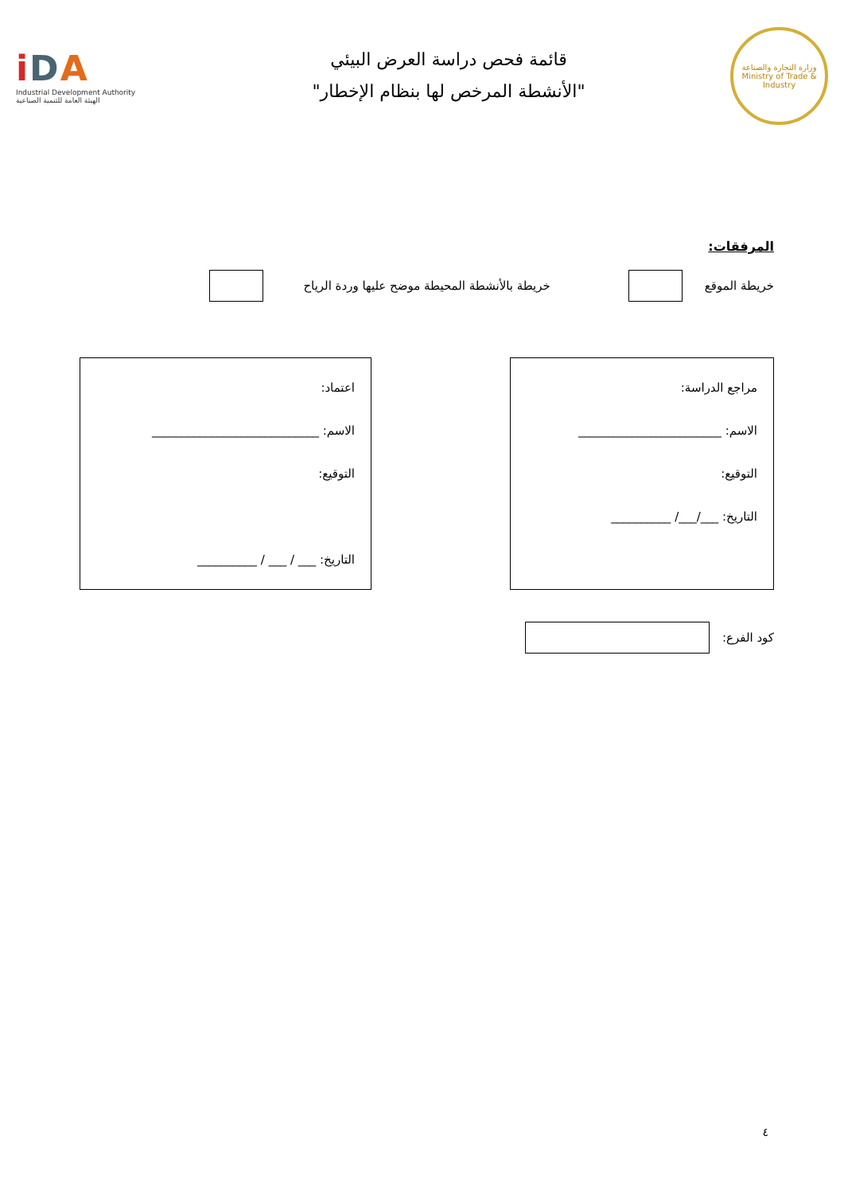وزارة التجارة والصناعة
Ministry of Trade & Industry
قائمة فحص دراسة العرض البيئي
"الأنشطة المرخص لها بنظام الإخطار"
iDA
Industrial Development Authority
الهيئة العامة للتنمية الصناعية
المرفقات:
خريطة الموقع
خريطة بالأنشطة المحيطة موضح عليها وردة الرياح
مراجع الدراسة:
الاسم: ________________________
التوقيع:
التاريخ: ___/___/ __________
اعتماد:
الاسم: ____________________________
التوقيع:
التاريخ: ___ / ___ / __________
كود الفرع:
٤